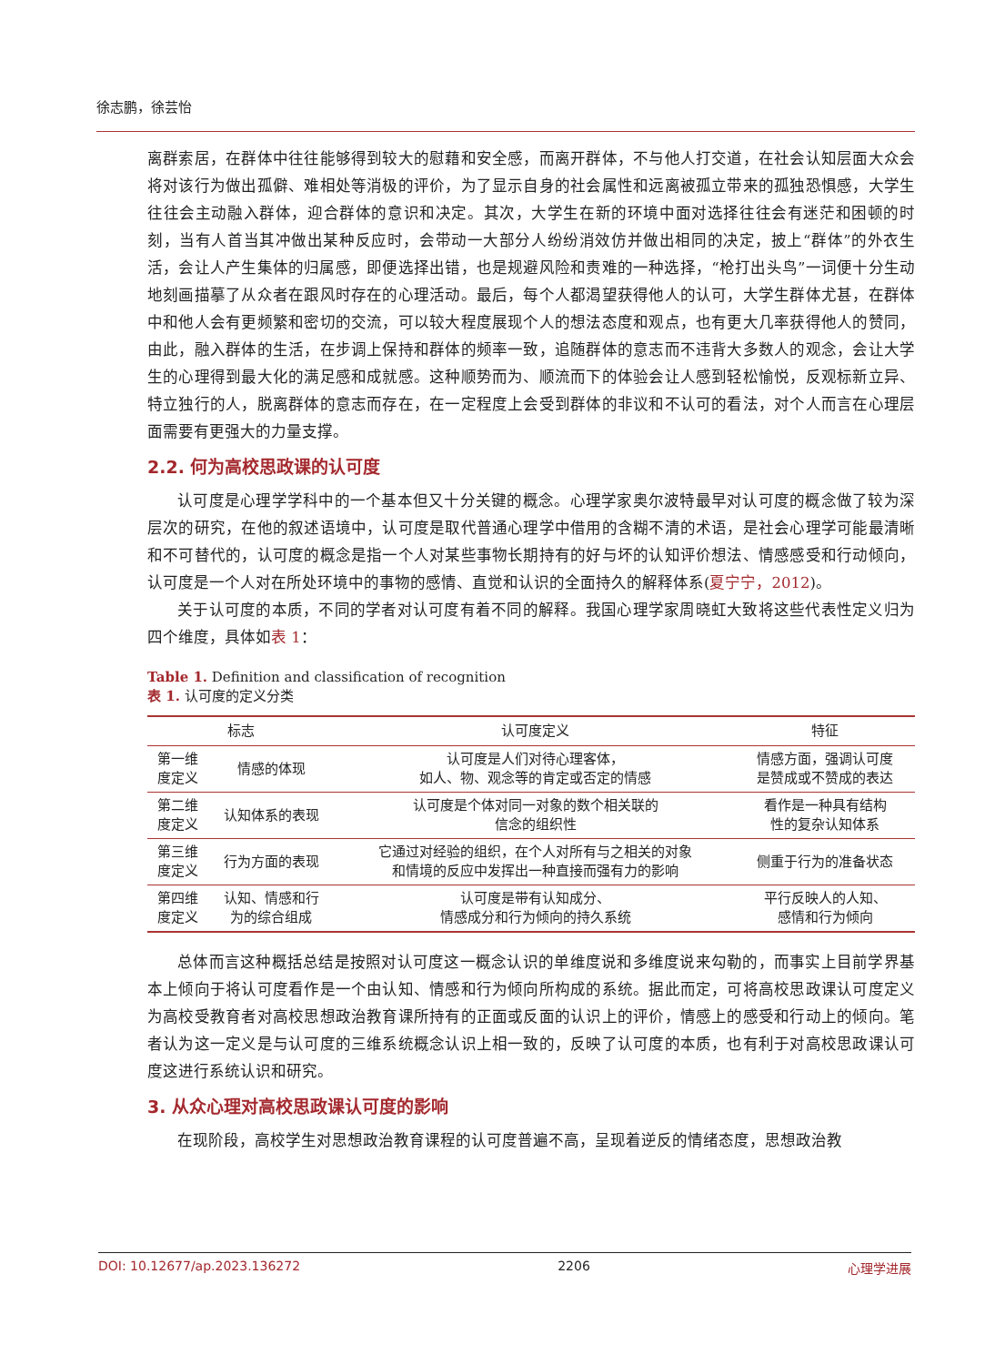徐志鹏，徐芸怡
离群索居，在群体中往往能够得到较大的慰藉和安全感，而离开群体，不与他人打交道，在社会认知层面大众会将对该行为做出孤僻、难相处等消极的评价，为了显示自身的社会属性和远离被孤立带来的孤独恐惧感，大学生往往会主动融入群体，迎合群体的意识和决定。其次，大学生在新的环境中面对选择往往会有迷茫和困顿的时刻，当有人首当其冲做出某种反应时，会带动一大部分人纷纷消效仿并做出相同的决定，披上“群体”的外衣生活，会让人产生集体的归属感，即便选择出错，也是规避风险和责难的一种选择，“枪打出头鸟”一词便十分生动地刻画描摹了从众者在跟风时存在的心理活动。最后，每个人都渴望获得他人的认可，大学生群体尤甚，在群体中和他人会有更频繁和密切的交流，可以较大程度展现个人的想法态度和观点，也有更大几率获得他人的赞同，由此，融入群体的生活，在步调上保持和群体的频率一致，追随群体的意志而不违背大多数人的观念，会让大学生的心理得到最大化的满足感和成就感。这种顺势而为、顺流而下的体验会让人感到轻松愉悦，反观标新立异、特立独行的人，脱离群体的意志而存在，在一定程度上会受到群体的非议和不认可的看法，对个人而言在心理层面需要有更强大的力量支撑。
2.2. 何为高校思政课的认可度
认可度是心理学学科中的一个基本但又十分关键的概念。心理学家奥尔波特最早对认可度的概念做了较为深层次的研究，在他的叙述语境中，认可度是取代普通心理学中借用的含糊不清的术语，是社会心理学可能最清晰和不可替代的，认可度的概念是指一个人对某些事物长期持有的好与坏的认知评价想法、情感感受和行动倾向，认可度是一个人对在所处环境中的事物的感情、直觉和认识的全面持久的解释体系(夏宁宁，2012)。
关于认可度的本质，不同的学者对认可度有着不同的解释。我国心理学家周晓虹大致将这些代表性定义归为四个维度，具体如表 1：
Table 1. Definition and classification of recognition
表 1. 认可度的定义分类
| 标志 | | 认可度定义 | 特征 |
| --- | --- | --- | --- |
| 第一维 度定义 | 情感的体现 | 认可度是人们对待心理客体， 如人、物、观念等的肯定或否定的情感 | 情感方面，强调认可度 是赞成或不赞成的表达 |
| 第二维 度定义 | 认知体系的表现 | 认可度是个体对同一对象的数个相关联的 信念的组织性 | 看作是一种具有结构 性的复杂认知体系 |
| 第三维 度定义 | 行为方面的表现 | 它通过对经验的组织，在个人对所有与之相关的对象 和情境的反应中发挥出一种直接而强有力的影响 | 侧重于行为的准备状态 |
| 第四维 度定义 | 认知、情感和行 为的综合组成 | 认可度是带有认知成分、 情感成分和行为倾向的持久系统 | 平行反映人的人知、 感情和行为倾向 |
总体而言这种概括总结是按照对认可度这一概念认识的单维度说和多维度说来勾勒的，而事实上目前学界基本上倾向于将认可度看作是一个由认知、情感和行为倾向所构成的系统。据此而定，可将高校思政课认可度定义为高校受教育者对高校思想政治教育课所持有的正面或反面的认识上的评价，情感上的感受和行动上的倾向。笔者认为这一定义是与认可度的三维系统概念认识上相一致的，反映了认可度的本质，也有利于对高校思政课认可度这进行系统认识和研究。
3. 从众心理对高校思政课认可度的影响
在现阶段，高校学生对思想政治教育课程的认可度普遍不高，呈现着逆反的情绪态度，思想政治教
DOI: 10.12677/ap.2023.136272 2206 心理学进展